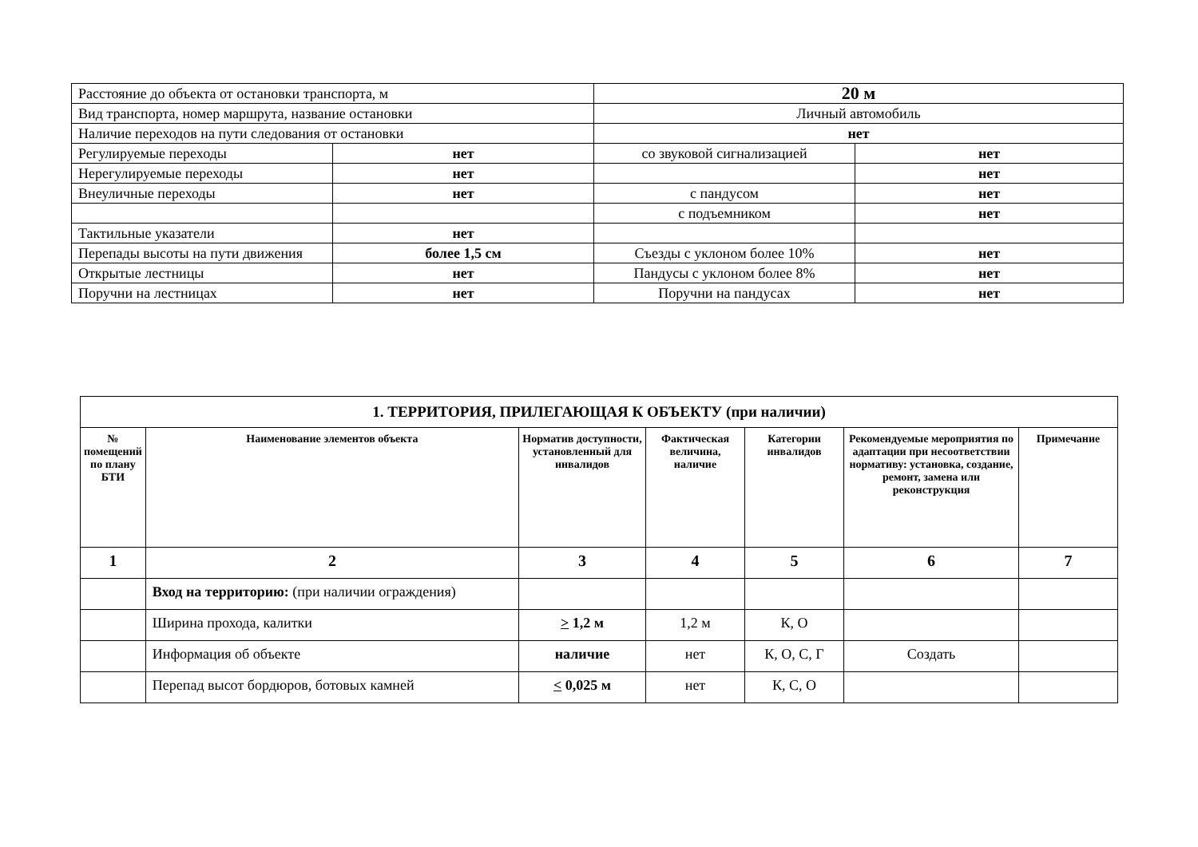| Расстояние до объекта от остановки транспорта, м | | 20 м | |
| Вид транспорта, номер маршрута, название остановки | | Личный автомобиль | |
| Наличие переходов на пути следования от остановки | | нет | |
| Регулируемые переходы | нет | со звуковой сигнализацией | нет |
| Нерегулируемые переходы | нет | | нет |
| Внеуличные переходы | нет | с пандусом | нет |
| | | с подъемником | нет |
| Тактильные указатели | нет | | |
| Перепады высоты на пути движения | более 1,5 см | Съезды с уклоном более 10% | нет |
| Открытые лестницы | нет | Пандусы с уклоном более 8% | нет |
| Поручни на лестницах | нет | Поручни на пандусах | нет |
| 1. ТЕРРИТОРИЯ, ПРИЛЕГАЮЩАЯ К ОБЪЕКТУ (при наличии) | | | | | | |
| --- | --- | --- | --- | --- | --- | --- |
| № помещений по плану БТИ | Наименование элементов объекта | Норматив доступности, установленный для инвалидов | Фактическая величина, наличие | Категории инвалидов | Рекомендуемые мероприятия по адаптации при несоответствии нормативу: установка, создание, ремонт, замена или реконструкция | Примечание |
| 1 | 2 | 3 | 4 | 5 | 6 | 7 |
| | Вход на территорию: (при наличии ограждения) | | | | | |
| | Ширина прохода, калитки | > 1,2 м | 1,2 м | К, О | | |
| | Информация об объекте | наличие | нет | К, О, С, Г | Создать | |
| | Перепад высот бордюров, ботовых камней | < 0,025 м | нет | К, С, О | | |